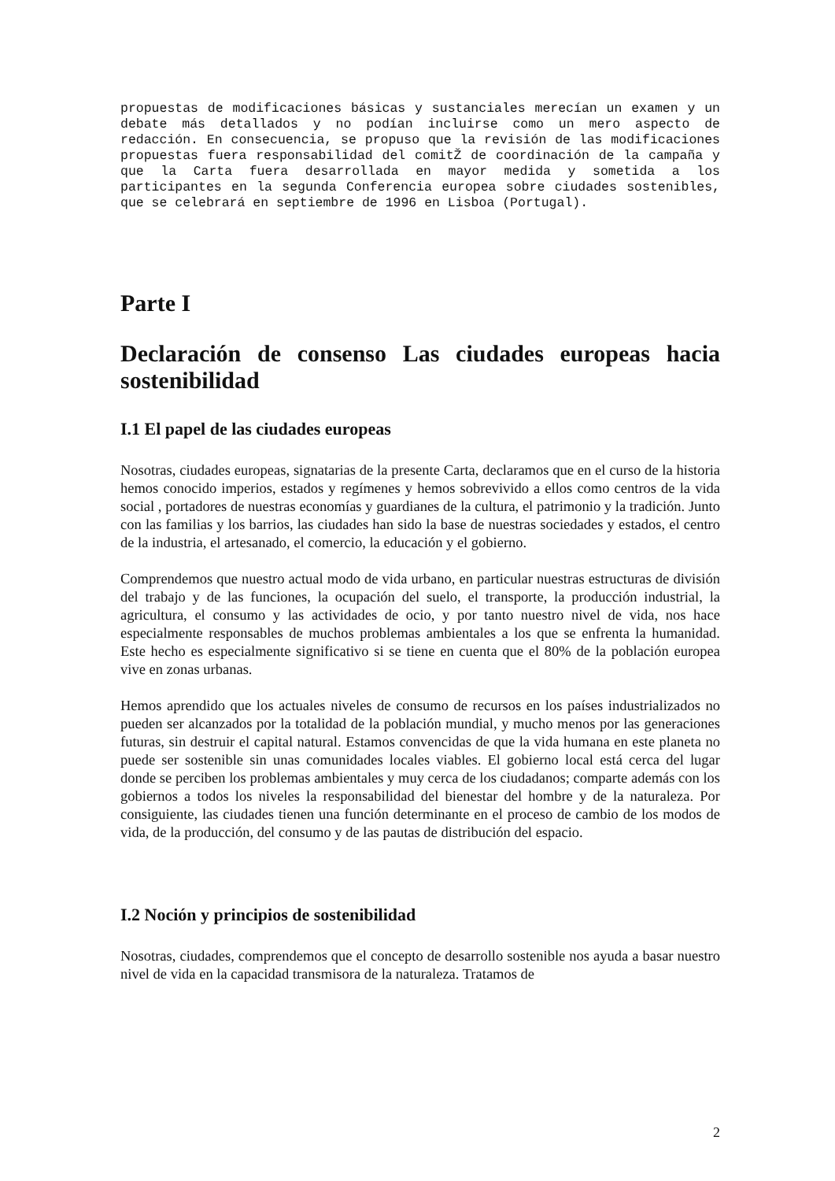propuestas de modificaciones básicas y sustanciales merecían un examen y un debate más detallados y no podían incluirse como un mero aspecto de redacción. En consecuencia, se propuso que la revisión de las modificaciones propuestas fuera responsabilidad del comitŽ de coordinación de la campaña y que la Carta fuera desarrollada en mayor medida y sometida a los participantes en la segunda Conferencia europea sobre ciudades sostenibles, que se celebrará en septiembre de 1996 en Lisboa (Portugal).
Parte I
Declaración de consenso Las ciudades europeas hacia sostenibilidad
I.1 El papel de las ciudades europeas
Nosotras, ciudades europeas, signatarias de la presente Carta, declaramos que en el curso de la historia hemos conocido imperios, estados y regímenes y hemos sobrevivido a ellos como centros de la vida social , portadores de nuestras economías y guardianes de la cultura, el patrimonio y la tradición. Junto con las familias y los barrios, las ciudades han sido la base de nuestras sociedades y estados, el centro de la industria, el artesanado, el comercio, la educación y el gobierno.
Comprendemos que nuestro actual modo de vida urbano, en particular nuestras estructuras de división del trabajo y de las funciones, la ocupación del suelo, el transporte, la producción industrial, la agricultura, el consumo y las actividades de ocio, y por tanto nuestro nivel de vida, nos hace especialmente responsables de muchos problemas ambientales a los que se enfrenta la humanidad. Este hecho es especialmente significativo si se tiene en cuenta que el 80% de la población europea vive en zonas urbanas.
Hemos aprendido que los actuales niveles de consumo de recursos en los países industrializados no pueden ser alcanzados por la totalidad de la población mundial, y mucho menos por las generaciones futuras, sin destruir el capital natural. Estamos convencidas de que la vida humana en este planeta no puede ser sostenible sin unas comunidades locales viables. El gobierno local está cerca del lugar donde se perciben los problemas ambientales y muy cerca de los ciudadanos; comparte además con los gobiernos a todos los niveles la responsabilidad del bienestar del hombre y de la naturaleza. Por consiguiente, las ciudades tienen una función determinante en el proceso de cambio de los modos de vida, de la producción, del consumo y de las pautas de distribución del espacio.
I.2 Noción y principios de sostenibilidad
Nosotras, ciudades, comprendemos que el concepto de desarrollo sostenible nos ayuda a basar nuestro nivel de vida en la capacidad transmisora de la naturaleza. Tratamos de
2